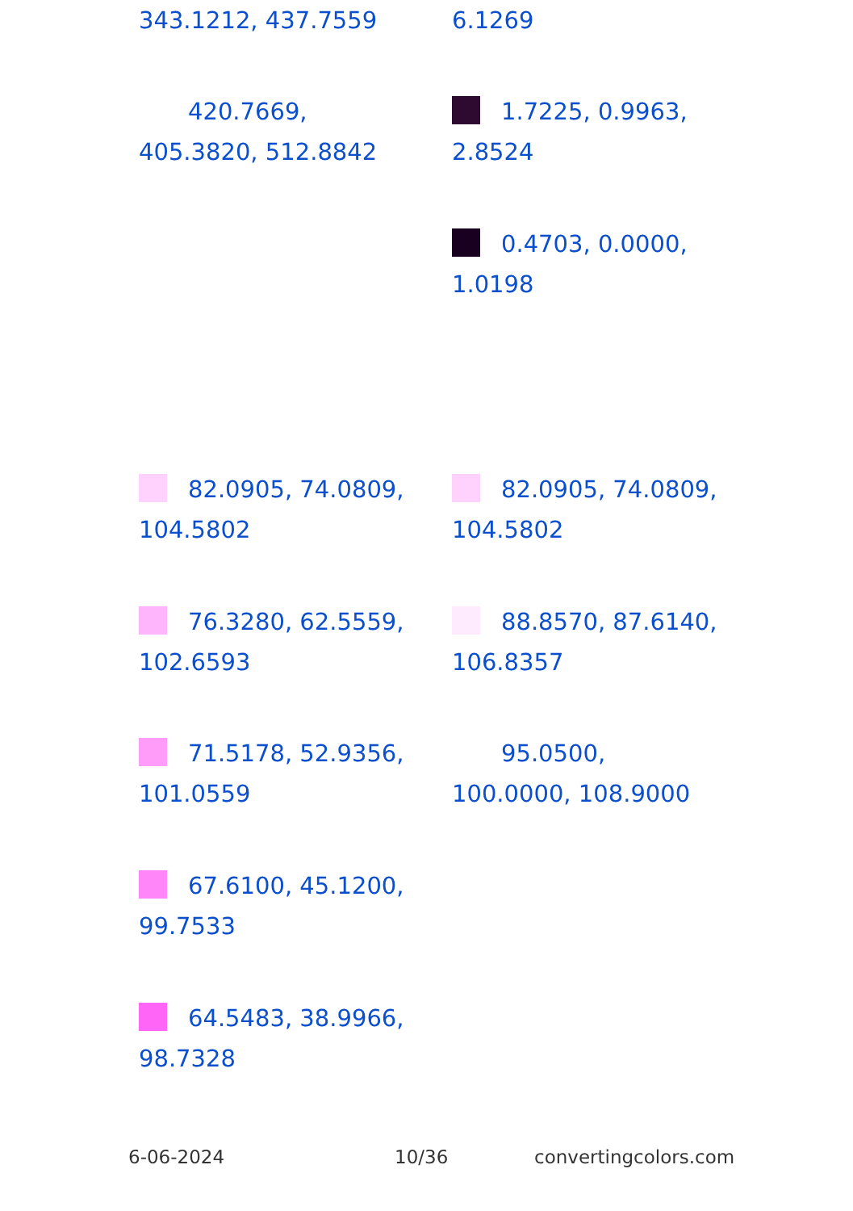343.1212, 437.7559 6.1269
420.7669, 405.3820, 512.8842
1.7225, 0.9963, 2.8524
0.4703, 0.0000, 1.0198
82.0905, 74.0809, 104.5802
82.0905, 74.0809, 104.5802
76.3280, 62.5559, 102.6593
88.8570, 87.6140, 106.8357
71.5178, 52.9356, 101.0559
95.0500, 100.0000, 108.9000
67.6100, 45.1200, 99.7533
64.5483, 38.9966, 98.7328
6-06-2024 10/36 convertingcolors.com